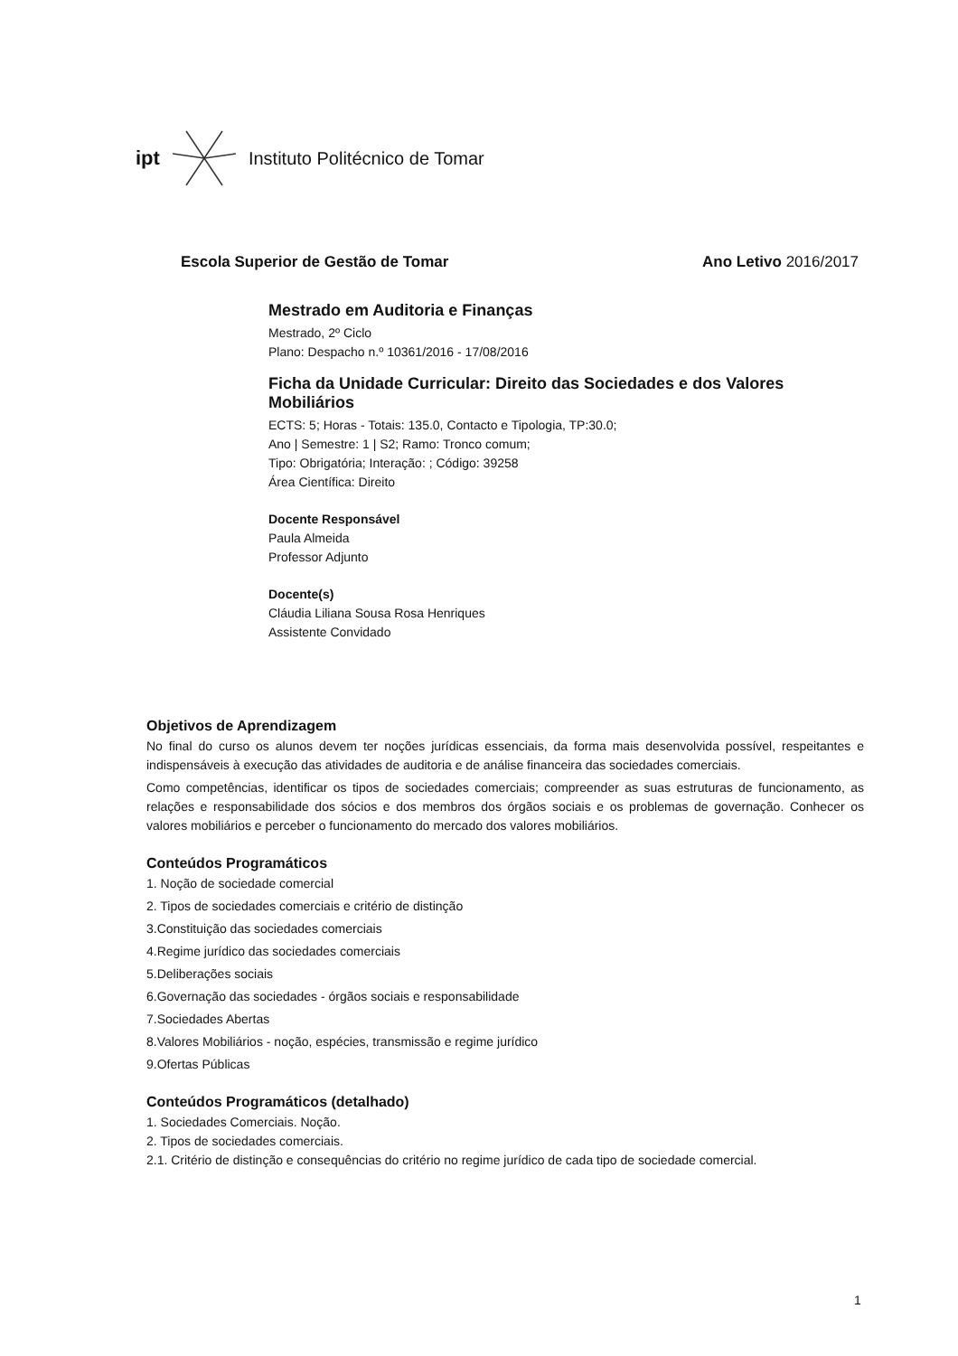ipt Instituto Politécnico de Tomar
Escola Superior de Gestão de Tomar Ano Letivo 2016/2017
Mestrado em Auditoria e Finanças
Mestrado, 2º Ciclo
Plano: Despacho n.º 10361/2016 - 17/08/2016
Ficha da Unidade Curricular: Direito das Sociedades e dos Valores Mobiliários
ECTS: 5; Horas - Totais: 135.0, Contacto e Tipologia, TP:30.0;
Ano | Semestre: 1 | S2; Ramo: Tronco comum;
Tipo: Obrigatória; Interação: ; Código: 39258
Área Científica: Direito
Docente Responsável
Paula Almeida
Professor Adjunto
Docente(s)
Cláudia Liliana Sousa Rosa Henriques
Assistente Convidado
Objetivos de Aprendizagem
No final do curso os alunos devem ter noções jurídicas essenciais, da forma mais desenvolvida possível, respeitantes e indispensáveis à execução das atividades de auditoria e de análise financeira das sociedades comerciais.
Como competências, identificar os tipos de sociedades comerciais; compreender as suas estruturas de funcionamento, as relações e responsabilidade dos sócios e dos membros dos órgãos sociais e os problemas de governação. Conhecer os valores mobiliários e perceber o funcionamento do mercado dos valores mobiliários.
Conteúdos Programáticos
1. Noção de sociedade comercial
2. Tipos de sociedades comerciais e critério de distinção
3.Constituição das sociedades comerciais
4.Regime jurídico das sociedades comerciais
5.Deliberações sociais
6.Governação das sociedades - órgãos sociais e responsabilidade
7.Sociedades Abertas
8.Valores Mobiliários - noção, espécies, transmissão e regime jurídico
9.Ofertas Públicas
Conteúdos Programáticos (detalhado)
1. Sociedades Comerciais. Noção.
2. Tipos de sociedades comerciais.
2.1. Critério de distinção e consequências do critério no regime jurídico de cada tipo de sociedade comercial.
1